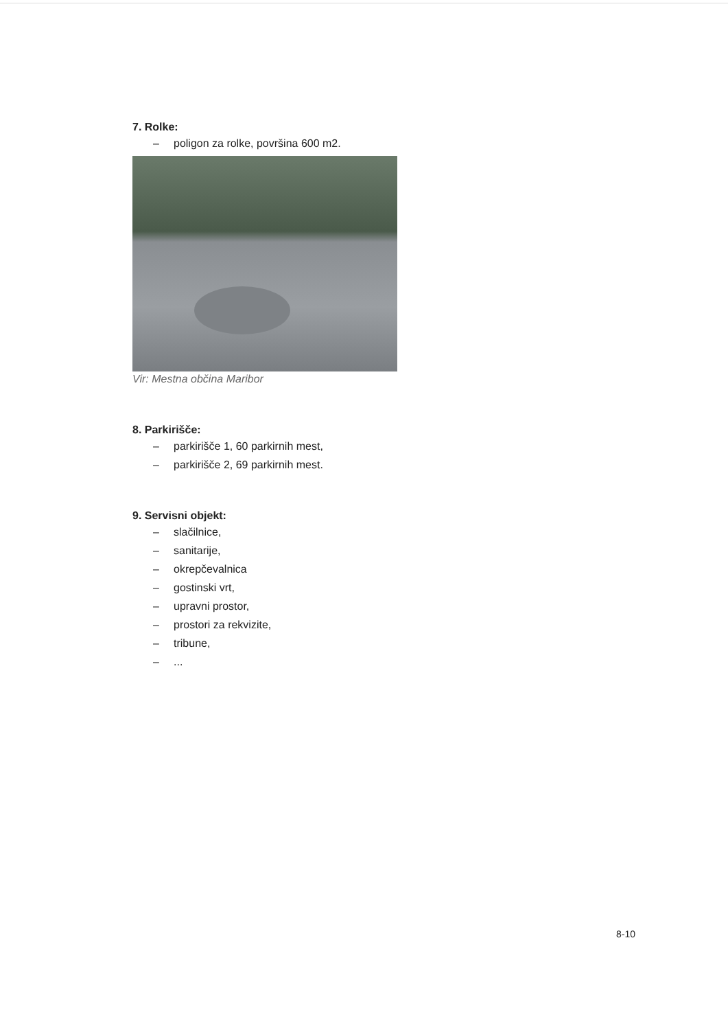7. Rolke:
– poligon za rolke, površina 600 m2.
Vir: Mestna občina Maribor
8. Parkirišče:
– parkirišče 1, 60 parkirnih mest,
– parkirišče 2, 69 parkirnih mest.
9. Servisni objekt:
– slačilnice,
– sanitarije,
– okrepčevalnica
– gostinski vrt,
– upravni prostor,
– prostori za rekvizite,
– tribune,
–...
8-10